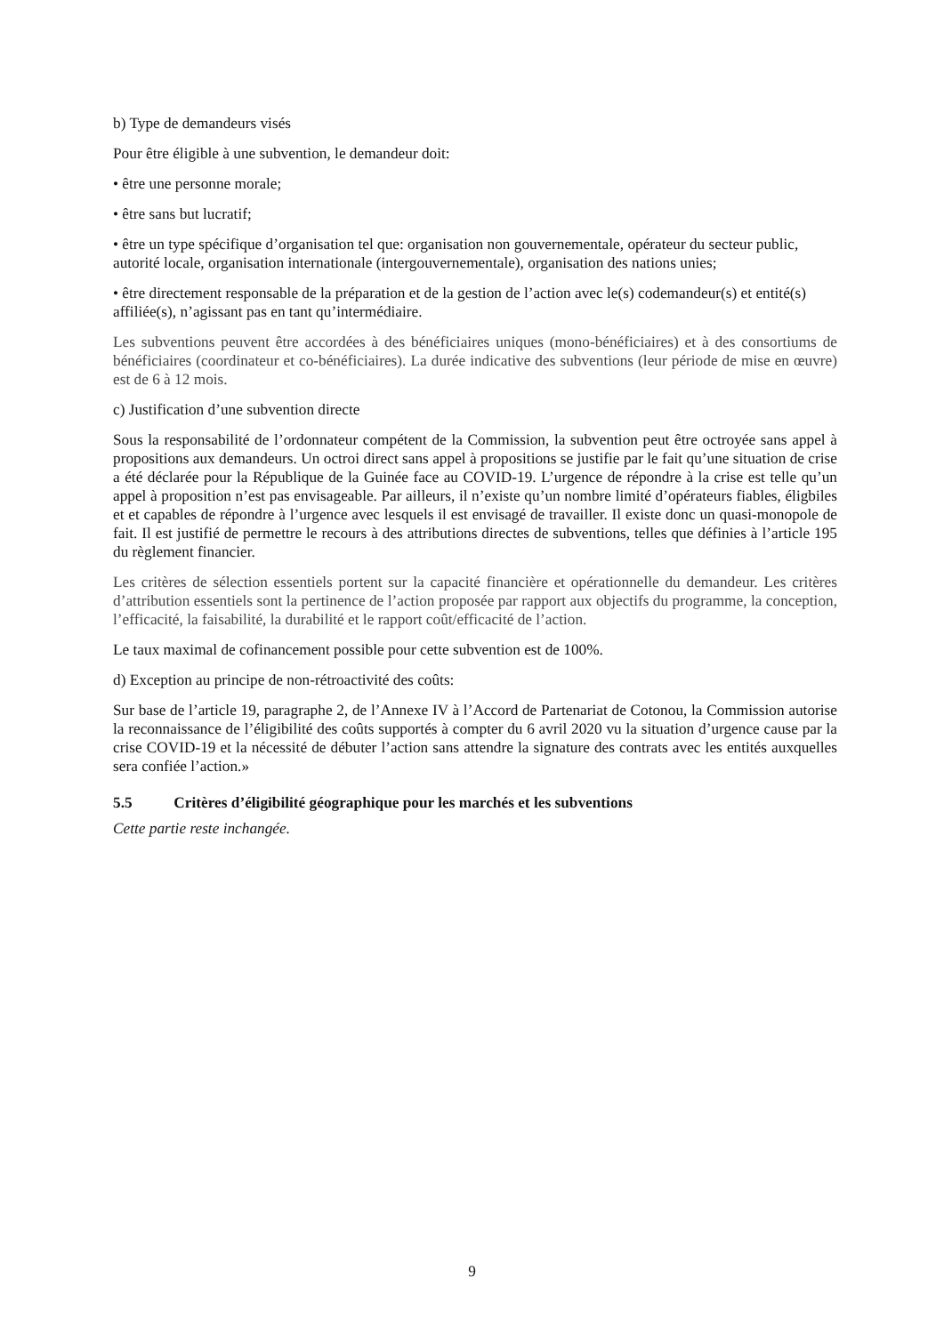b) Type de demandeurs visés
Pour être éligible à une subvention, le demandeur doit:
• être une personne morale;
• être sans but lucratif;
• être un type spécifique d’organisation tel que: organisation non gouvernementale, opérateur du secteur public, autorité locale, organisation internationale (intergouvernementale), organisation des nations unies;
• être directement responsable de la préparation et de la gestion de l’action avec le(s) codemandeur(s) et entité(s) affiliée(s), n’agissant pas en tant qu’intermédiaire.
Les subventions peuvent être accordées à des bénéficiaires uniques (mono-bénéficiaires) et à des consortiums de bénéficiaires (coordinateur et co-bénéficiaires). La durée indicative des subventions (leur période de mise en œuvre) est de 6 à 12 mois.
c) Justification d’une subvention directe
Sous la responsabilité de l’ordonnateur compétent de la Commission, la subvention peut être octroyée sans appel à propositions aux demandeurs. Un octroi direct sans appel à propositions se justifie par le fait qu’une situation de crise a été déclarée pour la République de la Guinée face au COVID-19. L’urgence de répondre à la crise est telle qu’un appel à proposition n’est pas envisageable. Par ailleurs, il n’existe qu’un nombre limité d’opérateurs fiables, éligbiles et et capables de répondre à l’urgence avec lesquels il est envisagé de travailler. Il existe donc un quasi-monopole de fait. Il est justifié de permettre le recours à des attributions directes de subventions, telles que définies à l’article 195 du règlement financier.
Les critères de sélection essentiels portent sur la capacité financière et opérationnelle du demandeur. Les critères d’attribution essentiels sont la pertinence de l’action proposée par rapport aux objectifs du programme, la conception, l’efficacité, la faisabilité, la durabilité et le rapport coût/efficacité de l’action.
Le taux maximal de cofinancement possible pour cette subvention est de 100%.
d) Exception au principe de non-rétroactivité des coûts:
Sur base de l’article 19, paragraphe 2, de l’Annexe IV à l’Accord de Partenariat de Cotonou, la Commission autorise la reconnaissance de l’éligibilité des coûts supportés à compter du 6 avril 2020 vu la situation d’urgence cause par la crise COVID-19 et la nécessité de débuter l’action sans attendre la signature des contrats avec les entités auxquelles sera confiée l’action.»
5.5 Critères d’éligibilité géographique pour les marchés et les subventions
Cette partie reste inchangée.
9